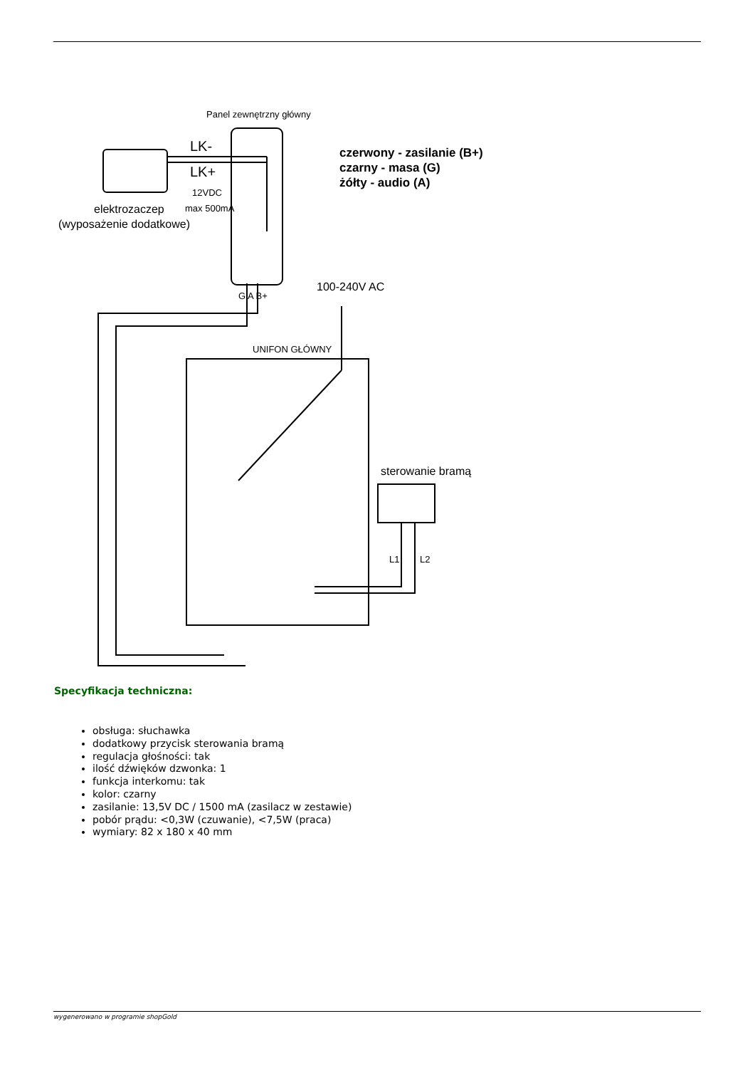Panel zewnętrzny główny
LK-
LK+
12VDC
max 500mA
elektrozaczep
(wyposażenie dodatkowe)
G A B+
100-240V AC
UNIFON GŁÓWNY
sterowanie bramą
L1
L2
czerwony - zasilanie (B+)
czarny - masa (G)
żółty - audio (A)
Specyfikacja techniczna:
obsługa: słuchawka
dodatkowy przycisk sterowania bramą
regulacja głośności: tak
ilość dźwięków dzwonka: 1
funkcja interkomu: tak
kolor: czarny
zasilanie: 13,5V DC / 1500 mA (zasilacz w zestawie)
pobór prądu: <0,3W (czuwanie), <7,5W (praca)
wymiary: 82 x 180 x 40 mm
wygenerowano w programie shopGold